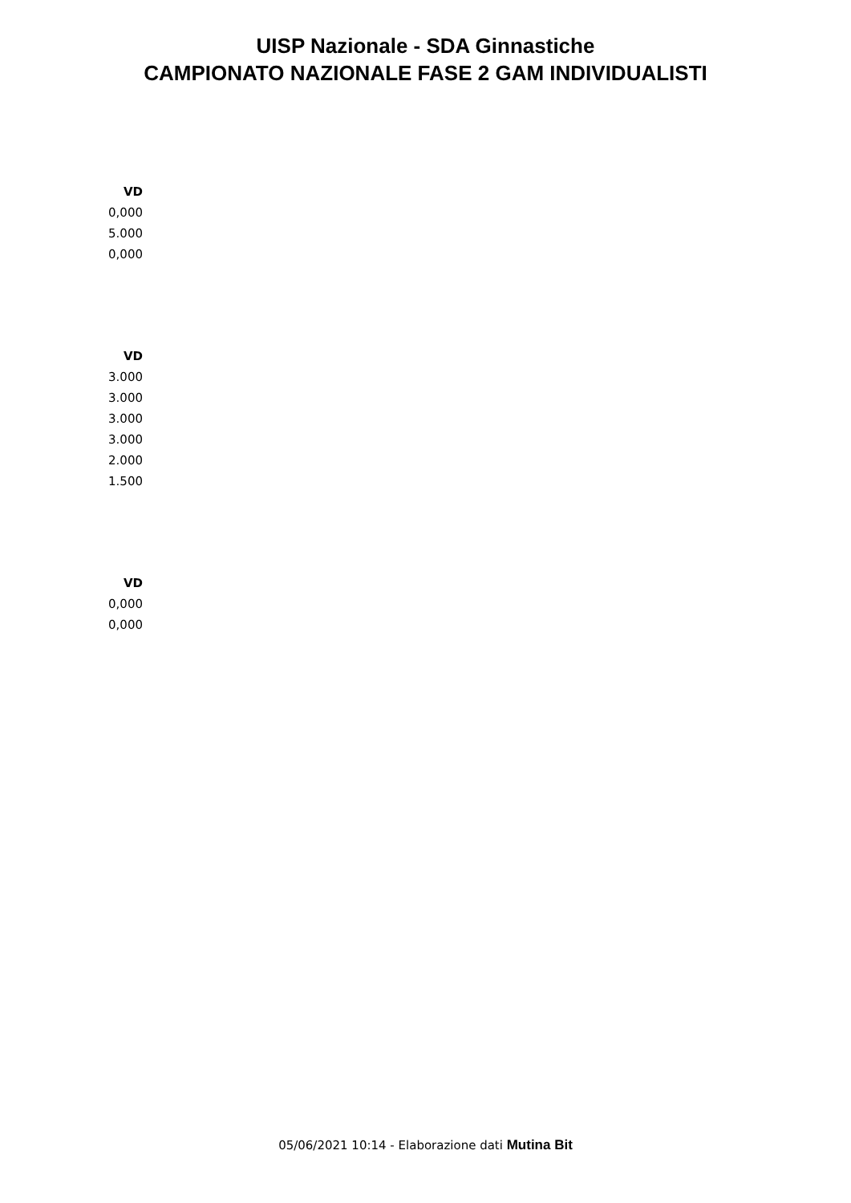UISP Nazionale - SDA Ginnastiche
CAMPIONATO NAZIONALE FASE 2 GAM INDIVIDUALISTI
| VD |
| --- |
| 0,000 |
| 5.000 |
| 0,000 |
| VD |
| --- |
| 3.000 |
| 3.000 |
| 3.000 |
| 3.000 |
| 2.000 |
| 1.500 |
| VD |
| --- |
| 0,000 |
| 0,000 |
05/06/2021 10:14 - Elaborazione dati Mutina Bit